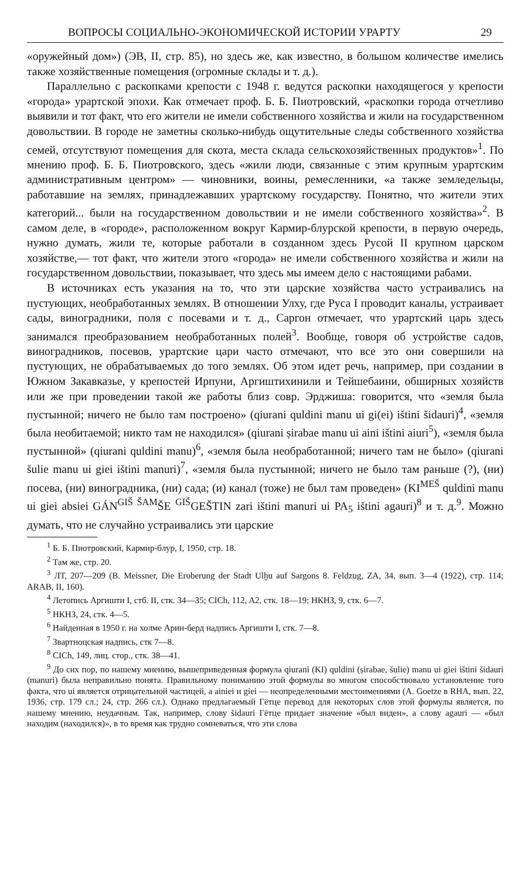ВОПРОСЫ СОЦИАЛЬНО-ЭКОНОМИЧЕСКОЙ ИСТОРИИ УРАРТУ 29
«оружейный дом») (ЭВ, II, стр. 85), но здесь же, как известно, в большом количестве имелись также хозяйственные помещения (огромные склады и т. д.).
Параллельно с раскопками крепости с 1948 г. ведутся раскопки находящегося у крепости «города» урартской эпохи. Как отмечает проф. Б. Б. Пиотровский, «раскопки города отчетливо выявили и тот факт, что его жители не имели собственного хозяйства и жили на государственном довольствии. В городе не заметны сколько-нибудь ощутительные следы собственного хозяйства семей, отсутствуют помещения для скота, места склада сельскохозяйственных продуктов»<sup>1</sup>. По мнению проф. Б. Б. Пиотровского, здесь «жили люди, связанные с этим крупным урартским административным центром» — чиновники, воины, ремесленники, «а также земледельцы, работавшие на землях, принадлежавших урартскому государству. Понятно, что жители этих категорий... были на государственном довольствии и не имели собственного хозяйства»<sup>2</sup>. В самом деле, в «городе», расположенном вокруг Кармир-блурской крепости, в первую очередь, нужно думать, жили те, которые работали в созданном здесь Русой II крупном царском хозяйстве,— тот факт, что жители этого «города» не имели собственного хозяйства и жили на государственном довольствии, показывает, что здесь мы имеем дело с настоящими рабами.
В источниках есть указания на то, что эти царские хозяйства часто устраивались на пустующих, необработанных землях. В отношении Улху, где Руса I проводит каналы, устраивает сады, виноградники, поля с посевами и т. д., Саргон отмечает, что урартский царь здесь занимался преобразованием необработанных полей<sup>3</sup>. Вообще, говоря об устройстве садов, виноградников, посевов, урартские цари часто отмечают, что все это они совершили на пустующих, не обрабатываемых до того землях. Об этом идет речь, например, при создании в Южном Закавказье, у крепостей Ирпуни, Аргиштихинили и Тейшебаини, обширных хозяйств или же при проведении такой же работы близ совр. Эрджиша: говорится, что «земля была пустынной; ничего не было там построено» (qiurani quldini manu ui gi(ei) ištini šidauri)<sup>4</sup>, «земля была необитаемой; никто там не находился» (qiurani ṣirabae manu ui aini ištini aiuri<sup>5</sup>), «земля была пустынной» (qiurani quldini manu)<sup>6</sup>, «земля была необработанной; ничего там не было» (qiurani šulie manu ui giei ištini manuri)<sup>7</sup>, «земля была пустынной; ничего не было там раньше (?), (ни) посева, (ни) виноградника, (ни) сада; (и) канал (тоже) не был там проведен» (KI<sup>MEŠ</sup> quldini manu ui giei absiei GÁN<sup>GIŠ ŠAM</sup>ŠE <sup>GIŠ</sup>GEŠTIN zari ištini manuri ui PA<sub>5</sub> ištini agauri)<sup>8</sup> и т. д.<sup>9</sup>. Можно думать, что не случайно устраивались эти царские
<sup>1</sup> Б. Б. Пиотровский, Кармир-блур, I, 1950, стр. 18.
<sup>2</sup> Там же, стр. 20.
<sup>3</sup> ЛТ, 207—209 (B. Meissner, Die Eroberung der Stadt Ulḫu auf Sargons 8. Feldzug, ZA, 34, вып. 3—4 (1922), стр. 114; ARAB, II, 160).
<sup>4</sup> Летопись Аргишти I, стб. II, стк. 34—35; CICh, 112, A2, стк. 18—19; НКНЗ, 9, стк. 6—7.
<sup>5</sup> НКНЗ, 24, стк. 4—5.
<sup>6</sup> Найденная в 1950 г. на холме Арин-берд надпись Аргишти I, стк. 7—8.
<sup>7</sup> Звартноцская надпись, стк 7—8.
<sup>8</sup> CICh, 149, лиц. стор., стк. 38—41.
<sup>9</sup> До сих пор, по нашему мнению, вышеприведенная формула qiurani (KI) quldini (ṣirabae, šulie) manu ui giei ištini šidauri (manuri) была неправильно понята. Правильному пониманию этой формулы во многом способствовало установление того факта, что ui является отрицательной частицей, а ainiei и giei — неопределенными местоимениями (A. Goetze в RHA, вып. 22, 1936, стр. 179 сл.; 24, стр. 266 сл.). Однако предлагаемый Гётце перевод для некоторых слов этой формулы является, по нашему мнению, неудачным. Так, например, слову šidauri Гётце придает значение «был виден», а слову agauri — «был находим (находился)», в то время как трудно сомневаться, что эти слова